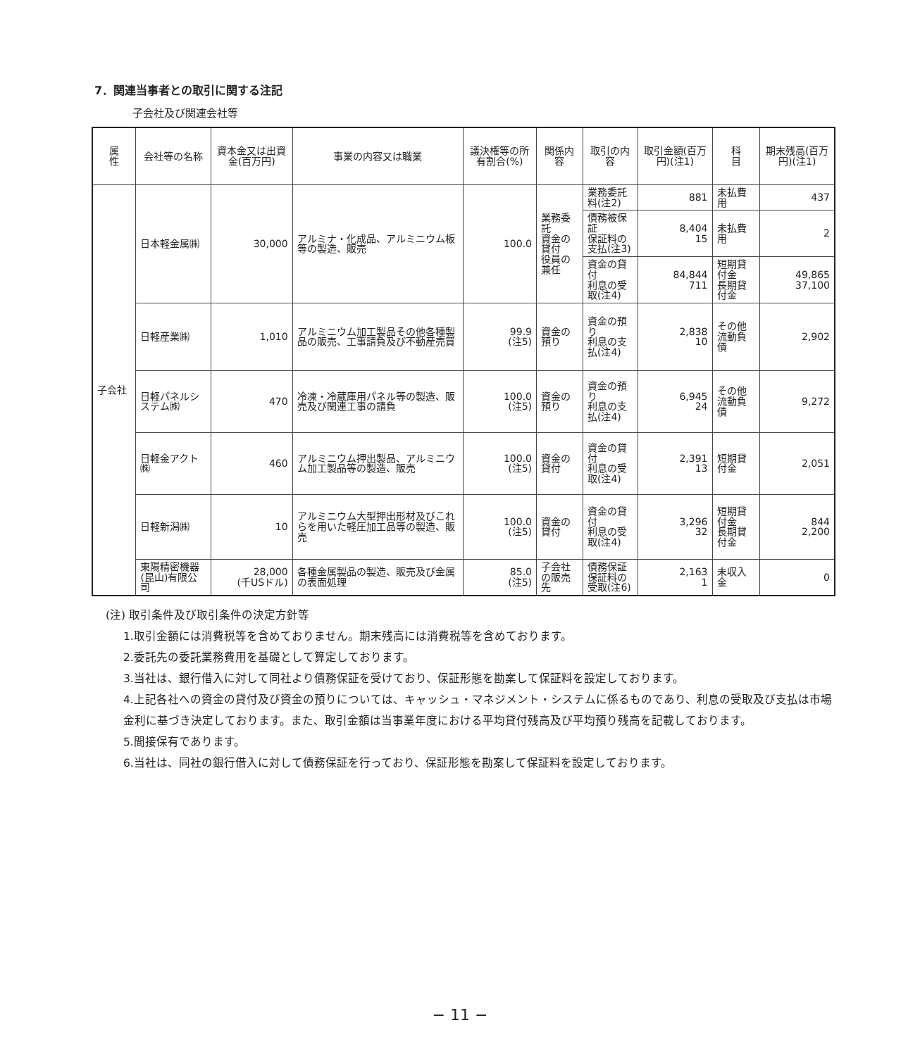7．関連当事者との取引に関する注記
子会社及び関連会社等
| 属 性 | 会社等の名称 | 資本金又は出資金(百万円) | 事業の内容又は職業 | 議決権等の所有割合(%) | 関係内容 | 取引の内容 | 取引金額(百万円)(注1) | 科 目 | 期末残高(百万円)(注1) |
| --- | --- | --- | --- | --- | --- | --- | --- | --- | --- |
| 子会社 | 日本軽金属㈱ | 30,000 | アルミナ・化成品、アルミニウム板等の製造、販売 | 100.0 | 業務委託 資金の貸付 役員の兼任 | 業務委託料(注2) | 881 | 未払費用 | 437 |
| | | | | | | 債務被保証 保証料の支払(注3) | 8,404 15 | 未払費用 | 2 |
| | | | | | | 資金の貸付 利息の受取(注4) | 84,844 711 | 短期貸付金 長期貸付金 | 49,865 37,100 |
| | 日軽産業㈱ | 1,010 | アルミニウム加工製品その他各種製品の販売、工事請負及び不動産売買 | 99.9 (注5) | 資金の預り | 資金の預り 利息の支払(注4) | 2,838 10 | その他 流動負債 | 2,902 |
| | 日軽パネルシステム㈱ | 470 | 冷凍・冷蔵庫用パネル等の製造、販売及び関連工事の請負 | 100.0 (注5) | 資金の預り | 資金の預り 利息の支払(注4) | 6,945 24 | その他 流動負債 | 9,272 |
| | 日軽金アクト㈱ | 460 | アルミニウム押出製品、アルミニウム加工製品等の製造、販売 | 100.0 (注5) | 資金の貸付 | 資金の貸付 利息の受取(注4) | 2,391 13 | 短期貸付金 | 2,051 |
| | 日軽新潟㈱ | 10 | アルミニウム大型押出形材及びこれらを用いた軽圧加工品等の製造、販売 | 100.0 (注5) | 資金の貸付 | 資金の貸付 利息の受取(注4) | 3,296 32 | 短期貸付金 長期貸付金 | 844 2,200 |
| | 東陽精密機器(昆山)有限公司 | 28,000 (千USドル) | 各種金属製品の製造、販売及び金属の表面処理 | 85.0 (注5) | 子会社の販売先 | 債務保証 保証料の受取(注6) | 2,163 1 | 未収入金 | 0 |
(注) 取引条件及び取引条件の決定方針等
1.取引金額には消費税等を含めておりません。期末残高には消費税等を含めております。
2.委託先の委託業務費用を基礎として算定しております。
3.当社は、銀行借入に対して同社より債務保証を受けており、保証形態を勘案して保証料を設定しております。
4.上記各社への資金の貸付及び資金の預りについては、キャッシュ・マネジメント・システムに係るものであり、利息の受取及び支払は市場金利に基づき決定しております。また、取引金額は当事業年度における平均貸付残高及び平均預り残高を記載しております。
5.間接保有であります。
6.当社は、同社の銀行借入に対して債務保証を行っており、保証形態を勘案して保証料を設定しております。
− 11 −